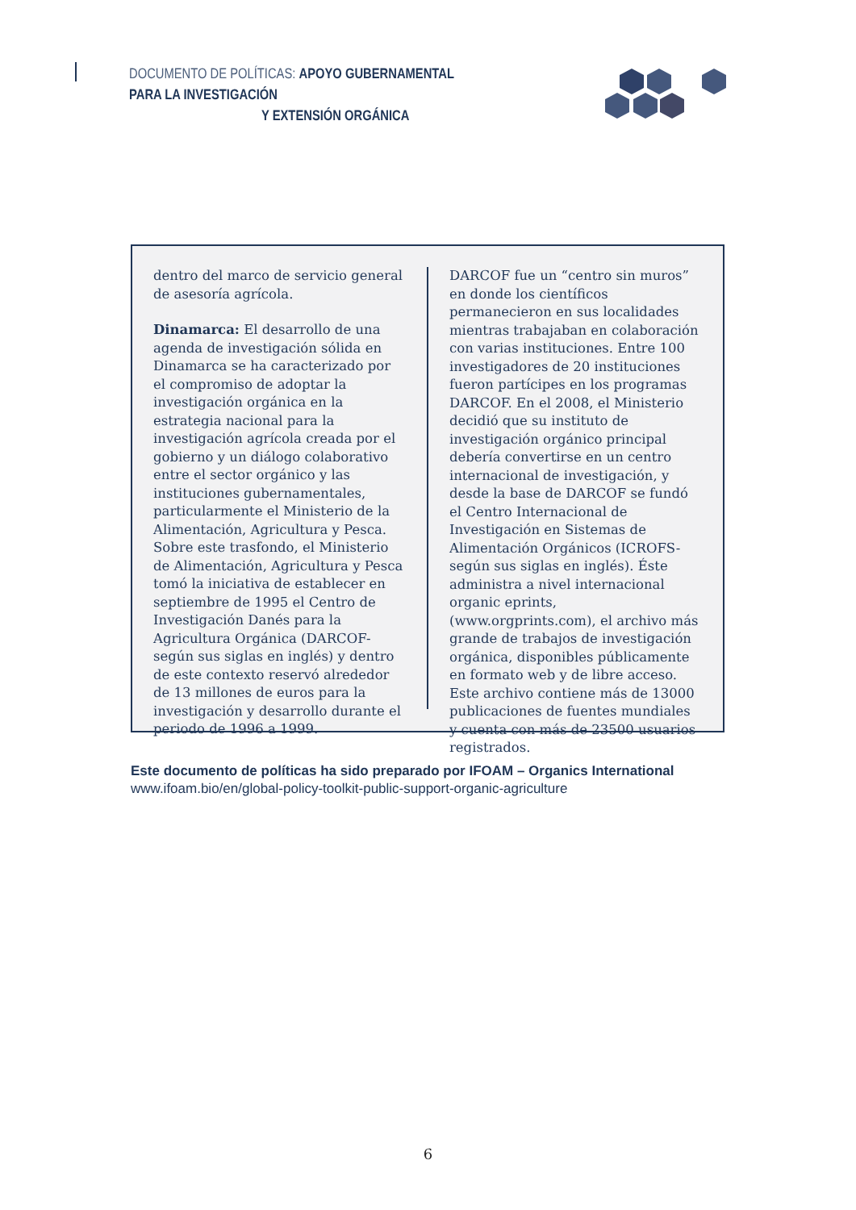DOCUMENTO DE POLÍTICAS: APOYO GUBERNAMENTAL PARA LA INVESTIGACIÓN
Y EXTENSIÓN ORGÁNICA
dentro del marco de servicio general de asesoría agrícola.
Dinamarca: El desarrollo de una agenda de investigación sólida en Dinamarca se ha caracterizado por el compromiso de adoptar la investigación orgánica en la estrategia nacional para la investigación agrícola creada por el gobierno y un diálogo colaborativo entre el sector orgánico y las instituciones gubernamentales, particularmente el Ministerio de la Alimentación, Agricultura y Pesca. Sobre este trasfondo, el Ministerio de Alimentación, Agricultura y Pesca tomó la iniciativa de establecer en septiembre de 1995 el Centro de Investigación Danés para la Agricultura Orgánica (DARCOF-según sus siglas en inglés) y dentro de este contexto reservó alrededor de 13 millones de euros para la investigación y desarrollo durante el periodo de 1996 a 1999.
DARCOF fue un “centro sin muros” en donde los científicos permanecieron en sus localidades mientras trabajaban en colaboración con varias instituciones. Entre 100 investigadores de 20 instituciones fueron partícipes en los programas DARCOF. En el 2008, el Ministerio decidió que su instituto de investigación orgánico principal debería convertirse en un centro internacional de investigación, y desde la base de DARCOF se fundó el Centro Internacional de Investigación en Sistemas de Alimentación Orgánicos (ICROFS-según sus siglas en inglés). Éste administra a nivel internacional organic eprints, (www.orgprints.com), el archivo más grande de trabajos de investigación orgánica, disponibles públicamente en formato web y de libre acceso. Este archivo contiene más de 13000 publicaciones de fuentes mundiales y cuenta con más de 23500 usuarios registrados.
Este documento de políticas ha sido preparado por IFOAM – Organics International
www.ifoam.bio/en/global-policy-toolkit-public-support-organic-agriculture
6